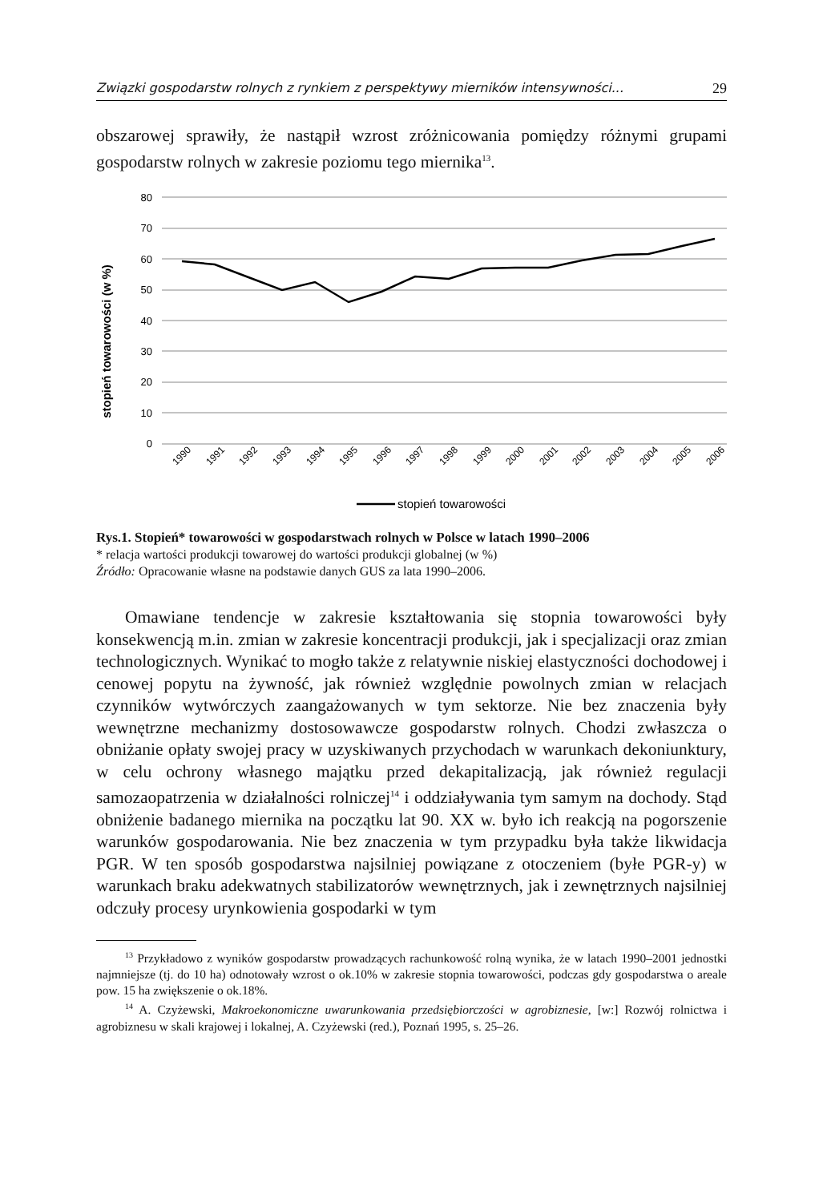Związki gospodarstw rolnych z rynkiem z perspektywy mierników intensywności... 29
obszarowej sprawiły, że nastąpił wzrost zróżnicowania pomiędzy różnymi grupami gospodarstw rolnych w zakresie poziomu tego miernika<sup>13</sup>.
stopień towarowości (w %)
80
70
60
50
40
30
20
10
0
1990
1991
1992
1993
1994
1995
1996
1997
1998
1999
2000
2001
2002
2003
2004
2005
2006
stopień towarowości
Rys.1. Stopień* towarowości w gospodarstwach rolnych w Polsce w latach 1990–2006
* relacja wartości produkcji towarowej do wartości produkcji globalnej (w %)
Źródło: Opracowanie własne na podstawie danych GUS za lata 1990–2006.
Omawiane tendencje w zakresie kształtowania się stopnia towarowości były konsekwencją m.in. zmian w zakresie koncentracji produkcji, jak i specjalizacji oraz zmian technologicznych. Wynikać to mogło także z relatywnie niskiej elastyczności dochodowej i cenowej popytu na żywność, jak również względnie powolnych zmian w relacjach czynników wytwórczych zaangażowanych w tym sektorze. Nie bez znaczenia były wewnętrzne mechanizmy dostosowawcze gospodarstw rolnych. Chodzi zwłaszcza o obniżanie opłaty swojej pracy w uzyskiwanych przychodach w warunkach dekoniunktury, w celu ochrony własnego majątku przed dekapitalizacją, jak również regulacji samozaopatrzenia w działalności rolniczej<sup>14</sup> i oddziaływania tym samym na dochody. Stąd obniżenie badanego miernika na początku lat 90. XX w. było ich reakcją na pogorszenie warunków gospodarowania. Nie bez znaczenia w tym przypadku była także likwidacja PGR. W ten sposób gospodarstwa najsilniej powiązane z otoczeniem (byłe PGR-y) w warunkach braku adekwatnych stabilizatorów wewnętrznych, jak i zewnętrznych najsilniej odczuły procesy urynkowienia gospodarki w tym
<sup>13</sup> Przykładowo z wyników gospodarstw prowadzących rachunkowość rolną wynika, że w latach 1990–2001 jednostki najmniejsze (tj. do 10 ha) odnotowały wzrost o ok.10% w zakresie stopnia towarowości, podczas gdy gospodarstwa o areale pow. 15 ha zwiększenie o ok.18%.
<sup>14</sup> A. Czyżewski, Makroekonomiczne uwarunkowania przedsiębiorczości w agrobiznesie, [w:] Rozwój rolnictwa i agrobiznesu w skali krajowej i lokalnej, A. Czyżewski (red.), Poznań 1995, s. 25–26.